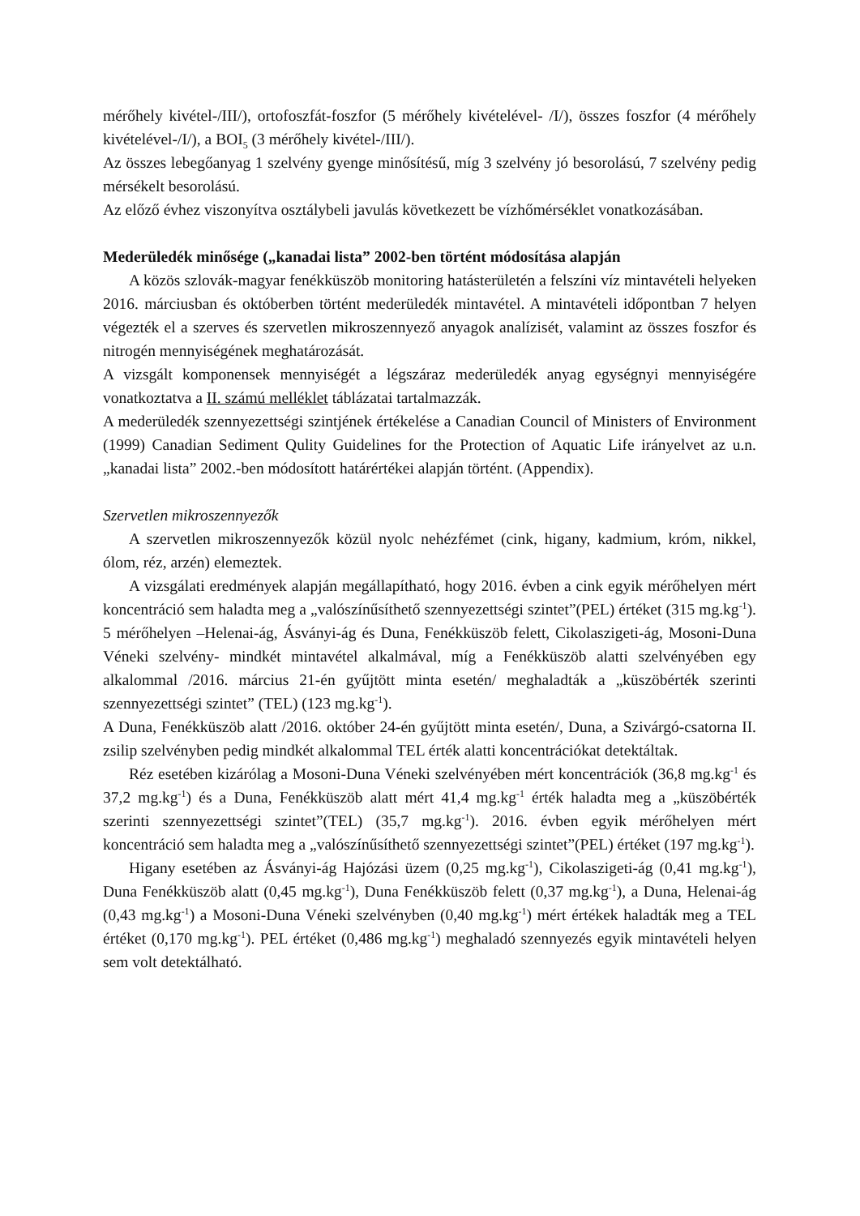mérőhely kivétel-/III/), ortofoszfát-foszfor (5 mérőhely kivételével- /I/), összes foszfor (4 mérőhely kivételével-/I/), a BOI<sub>5</sub> (3 mérőhely kivétel-/III/).
Az összes lebegőanyag 1 szelvény gyenge minősítésű, míg 3 szelvény jó besorolású, 7 szelvény pedig mérsékelt besorolású.
Az előző évhez viszonyítva osztálybeli javulás következett be vízhőmérséklet vonatkozásában.
Mederüledék minősége („kanadai lista” 2002-ben történt módosítása alapján
A közös szlovák-magyar fenékküszöb monitoring hatásterületén a felszíni víz mintavételi helyeken 2016. márciusban és októberben történt mederüledék mintavétel. A mintavételi időpontban 7 helyen végezték el a szerves és szervetlen mikroszennyező anyagok analízisét, valamint az összes foszfor és nitrogén mennyiségének meghatározását.
A vizsgált komponensek mennyiségét a légszáraz mederüledék anyag egységnyi mennyiségére vonatkoztatva a II. számú melléklet táblázatai tartalmazzák.
A mederüledék szennyezettségi szintjének értékelése a Canadian Council of Ministers of Environment (1999) Canadian Sediment Qulity Guidelines for the Protection of Aquatic Life irányelvet az u.n. „kanadai lista” 2002.-ben módosított határértékei alapján történt. (Appendix).
Szervetlen mikroszennyezők
A szervetlen mikroszennyezők közül nyolc nehézfémet (cink, higany, kadmium, króm, nikkel, ólom, réz, arzén) elemeztek.
A vizsgálati eredmények alapján megállapítható, hogy 2016. évben a cink egyik mérőhelyen mért koncentráció sem haladta meg a „valószínűsíthető szennyezettségi szintet”(PEL) értéket (315 mg.kg<sup>-1</sup>). 5 mérőhelyen –Helenai-ág, Ásványi-ág és Duna, Fenékküszöb felett, Cikolaszigeti-ág, Mosoni-Duna Véneki szelvény- mindkét mintavétel alkalmával, míg a Fenékküszöb alatti szelvényében egy alkalommal /2016. március 21-én gyűjtött minta esetén/ meghaladták a „küszöbérték szerinti szennyezettségi szintet” (TEL) (123 mg.kg<sup>-1</sup>).
A Duna, Fenékküszöb alatt /2016. október 24-én gyűjtött minta esetén/, Duna, a Szivárgó-csatorna II. zsilip szelvényben pedig mindkét alkalommal TEL érték alatti koncentrációkat detektáltak.
Réz esetében kizárólag a Mosoni-Duna Véneki szelvényében mért koncentrációk (36,8 mg.kg<sup>-1</sup> és 37,2 mg.kg<sup>-1</sup>) és a Duna, Fenékküszöb alatt mért 41,4 mg.kg<sup>-1</sup> érték haladta meg a „küszöbérték szerinti szennyezettségi szintet”(TEL) (35,7 mg.kg<sup>-1</sup>). 2016. évben egyik mérőhelyen mért koncentráció sem haladta meg a „valószínűsíthető szennyezettségi szintet”(PEL) értéket (197 mg.kg<sup>-1</sup>).
Higany esetében az Ásványi-ág Hajózási üzem (0,25 mg.kg<sup>-1</sup>), Cikolaszigeti-ág (0,41 mg.kg<sup>-1</sup>), Duna Fenékküszöb alatt (0,45 mg.kg<sup>-1</sup>), Duna Fenékküszöb felett (0,37 mg.kg<sup>-1</sup>), a Duna, Helenai-ág (0,43 mg.kg<sup>-1</sup>) a Mosoni-Duna Véneki szelvényben (0,40 mg.kg<sup>-1</sup>) mért értékek haladták meg a TEL értéket (0,170 mg.kg<sup>-1</sup>). PEL értéket (0,486 mg.kg<sup>-1</sup>) meghaladó szennyezés egyik mintavételi helyen sem volt detektálható.